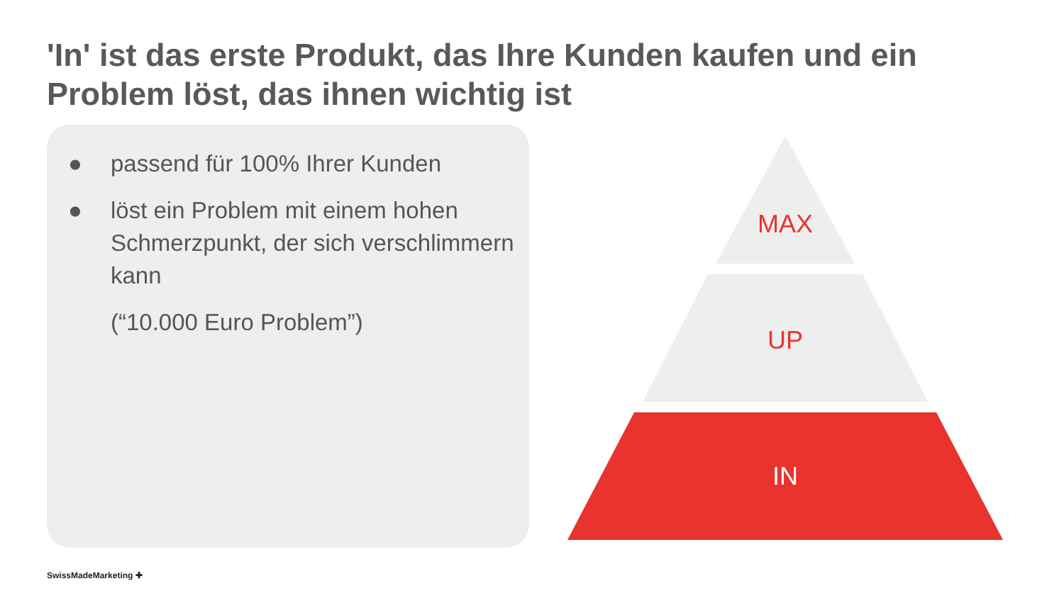'In' ist das erste Produkt, das Ihre Kunden kaufen und ein Problem löst, das ihnen wichtig ist
● passend für 100% Ihrer Kunden
● löst ein Problem mit einem hohen Schmerzpunkt, der sich verschlimmern kann
(“10.000 Euro Problem”)
MAX
UP
IN
SwissMadeMarketing ✚